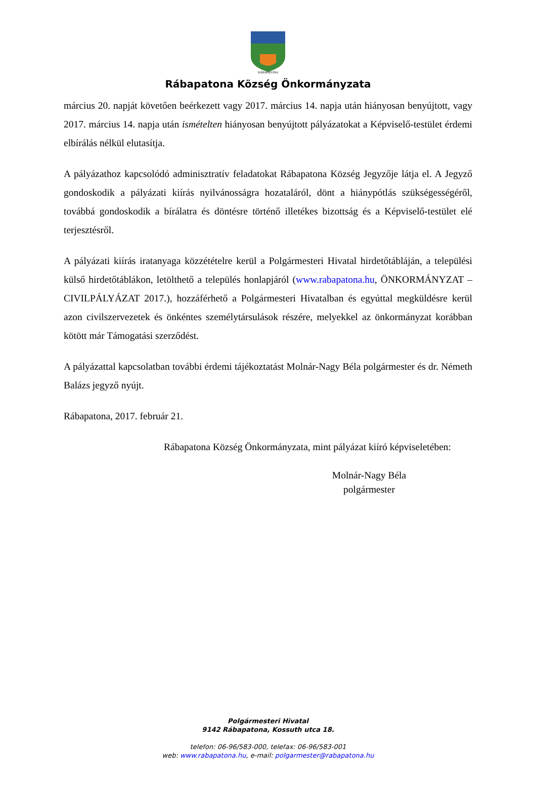RÁBAPATONA
Rábapatona Község Önkormányzata
március 20. napját követően beérkezett vagy 2017. március 14. napja után hiányosan benyújtott, vagy 2017. március 14. napja után ismételten hiányosan benyújtott pályázatokat a Képviselő-testület érdemi elbírálás nélkül elutasítja.
A pályázathoz kapcsolódó adminisztratív feladatokat Rábapatona Község Jegyzője látja el. A Jegyző gondoskodik a pályázati kiírás nyilvánosságra hozataláról, dönt a hiánypótlás szükségességéről, továbbá gondoskodik a bírálatra és döntésre történő illetékes bizottság és a Képviselő-testület elé terjesztésről.
A pályázati kiírás iratanyaga közzétételre kerül a Polgármesteri Hivatal hirdetőtábláján, a települési külső hirdetőtáblákon, letölthető a település honlapjáról (www.rabapatona.hu, ÖNKORMÁNYZAT – CIVILPÁLYÁZAT 2017.), hozzáférhető a Polgármesteri Hivatalban és egyúttal megküldésre kerül azon civilszervezetek és önkéntes személytársulások részére, melyekkel az önkormányzat korábban kötött már Támogatási szerződést.
A pályázattal kapcsolatban további érdemi tájékoztatást Molnár-Nagy Béla polgármester és dr. Németh Balázs jegyző nyújt.
Rábapatona, 2017. február 21.
Rábapatona Község Önkormányzata, mint pályázat kiíró képviseletében:
Molnár-Nagy Béla
polgármester
Polgármesteri Hivatal
9142 Rábapatona, Kossuth utca 18.
telefon: 06-96/583-000, telefax: 06-96/583-001
web: www.rabapatona.hu, e-mail: polgarmester@rabapatona.hu